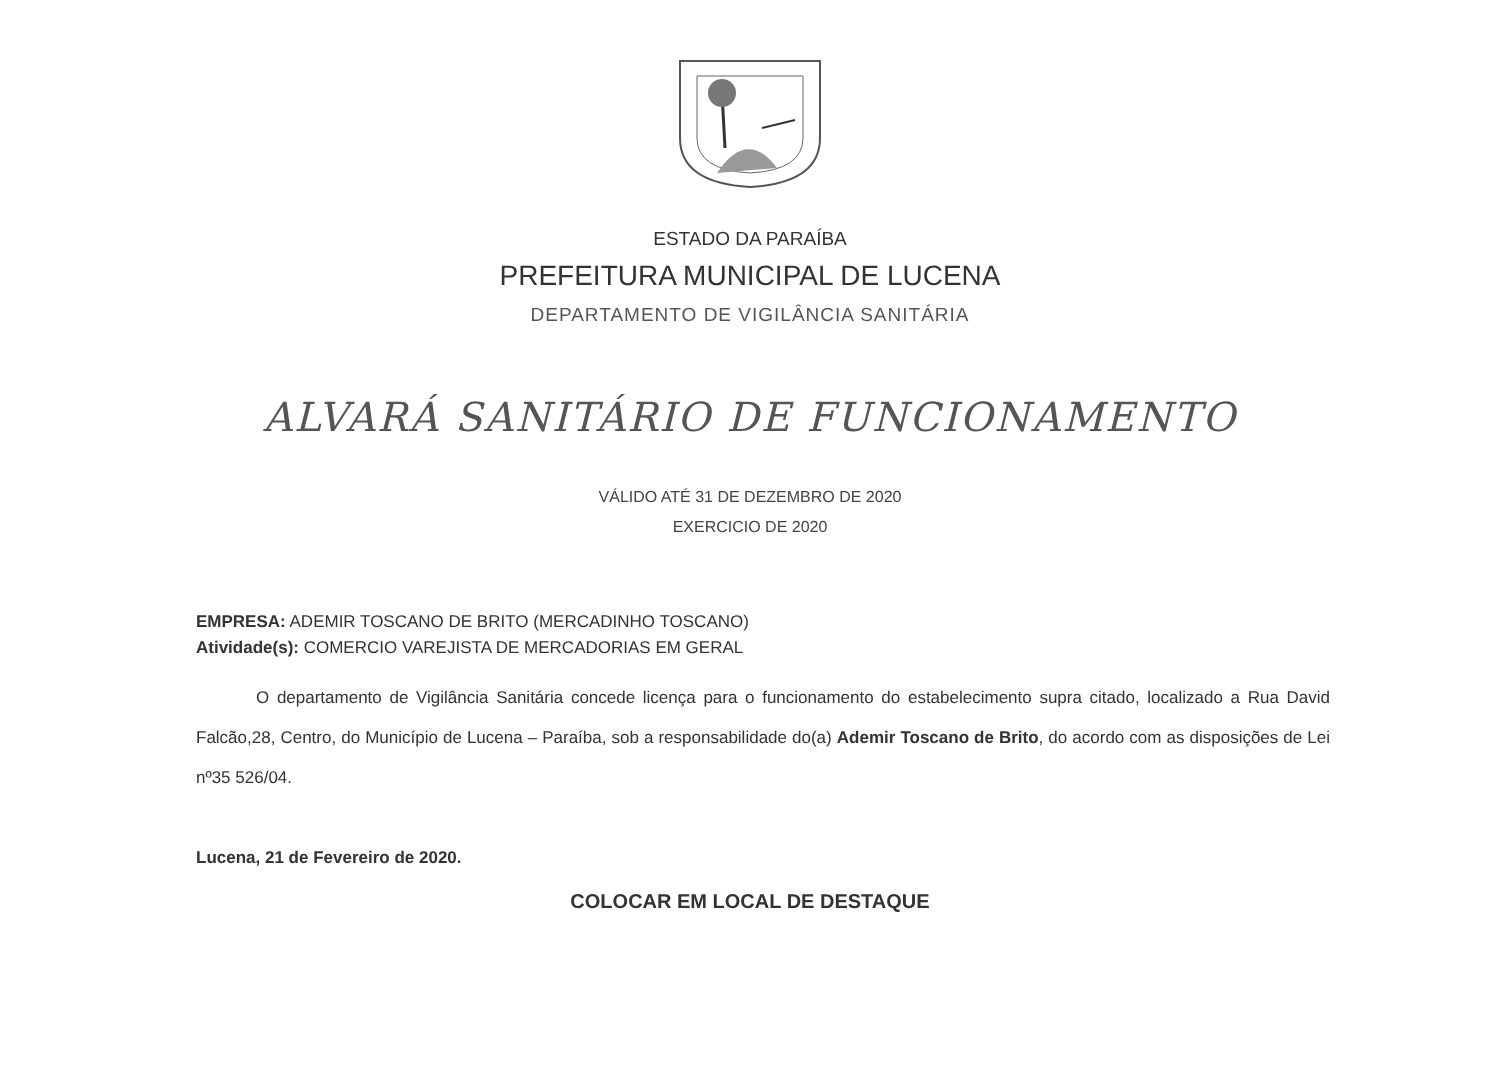ESTADO DA PARAÍBA
PREFEITURA MUNICIPAL DE LUCENA
DEPARTAMENTO DE VIGILÂNCIA SANITÁRIA
ALVARÁ SANITÁRIO DE FUNCIONAMENTO
VÁLIDO ATÉ 31 DE DEZEMBRO DE 2020
EXERCICIO DE 2020
EMPRESA: ADEMIR TOSCANO DE BRITO (MERCADINHO TOSCANO)
Atividade(s): COMERCIO VAREJISTA DE MERCADORIAS EM GERAL
O departamento de Vigilância Sanitária concede licença para o funcionamento do estabelecimento supra citado, localizado a Rua David Falcão,28, Centro, do Município de Lucena – Paraíba, sob a responsabilidade do(a) Ademir Toscano de Brito, do acordo com as disposições de Lei nº35 526/04.
Lucena, 21 de Fevereiro de 2020.
COLOCAR EM LOCAL DE DESTAQUE